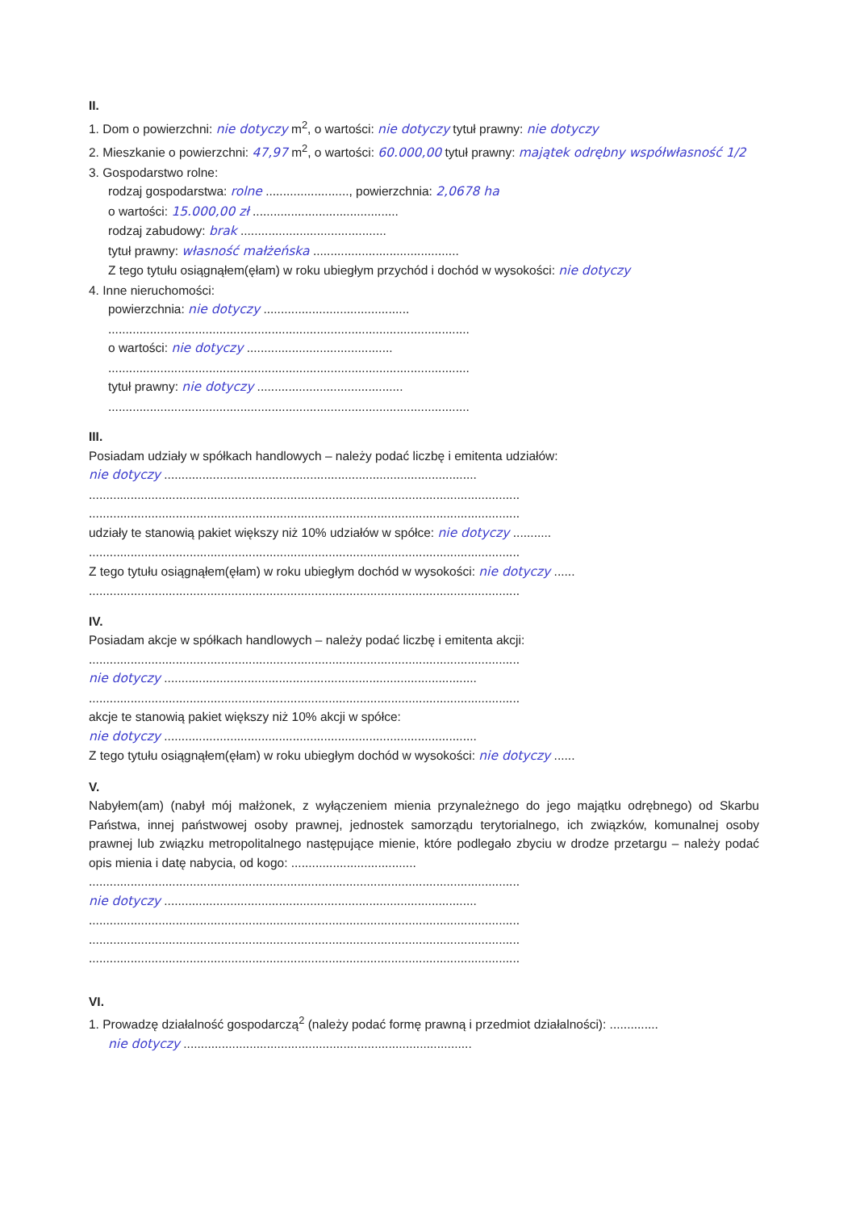II.
1. Dom o powierzchni: nie dotyczy m<sup>2</sup>, o wartości: nie dotyczy tytuł prawny: nie dotyczy
2. Mieszkanie o powierzchni: 47,97 m<sup>2</sup>, o wartości: 60.000,00 tytuł prawny: majątek odrębny współwłasność 1/2
3. Gospodarstwo rolne:
rodzaj gospodarstwa: rolne ........................, powierzchnia: 2,0678 ha
o wartości: 15.000,00 zł ..........................................
rodzaj zabudowy: brak ..........................................
tytuł prawny: własność małżeńska ..........................................
Z tego tytułu osiągnąłem(ęłam) w roku ubiegłym przychód i dochód w wysokości: nie dotyczy
4. Inne nieruchomości:
powierzchnia: nie dotyczy ..........................................
........................................................................................................
o wartości: nie dotyczy ..........................................
........................................................................................................
tytuł prawny: nie dotyczy ..........................................
........................................................................................................
III.
Posiadam udziały w spółkach handlowych – należy podać liczbę i emitenta udziałów:
nie dotyczy ..........................................................................................
............................................................................................................................
............................................................................................................................
udziały te stanowią pakiet większy niż 10% udziałów w spółce: nie dotyczy ...........
............................................................................................................................
Z tego tytułu osiągnąłem(ęłam) w roku ubiegłym dochód w wysokości: nie dotyczy ......
............................................................................................................................
IV.
Posiadam akcje w spółkach handlowych – należy podać liczbę i emitenta akcji:
............................................................................................................................
nie dotyczy ..........................................................................................
............................................................................................................................
akcje te stanowią pakiet większy niż 10% akcji w spółce:
nie dotyczy ..........................................................................................
Z tego tytułu osiągnąłem(ęłam) w roku ubiegłym dochód w wysokości: nie dotyczy ......
V.
Nabyłem(am) (nabył mój małżonek, z wyłączeniem mienia przynależnego do jego majątku odrębnego) od Skarbu Państwa, innej państwowej osoby prawnej, jednostek samorządu terytorialnego, ich związków, komunalnej osoby prawnej lub związku metropolitalnego następujące mienie, które podlegało zbyciu w drodze przetargu – należy podać opis mienia i datę nabycia, od kogo: ....................................
............................................................................................................................
nie dotyczy ..........................................................................................
............................................................................................................................
............................................................................................................................
............................................................................................................................
VI.
1. Prowadzę działalność gospodarczą<sup>2</sup> (należy podać formę prawną i przedmiot działalności): ..............
nie dotyczy ...................................................................................